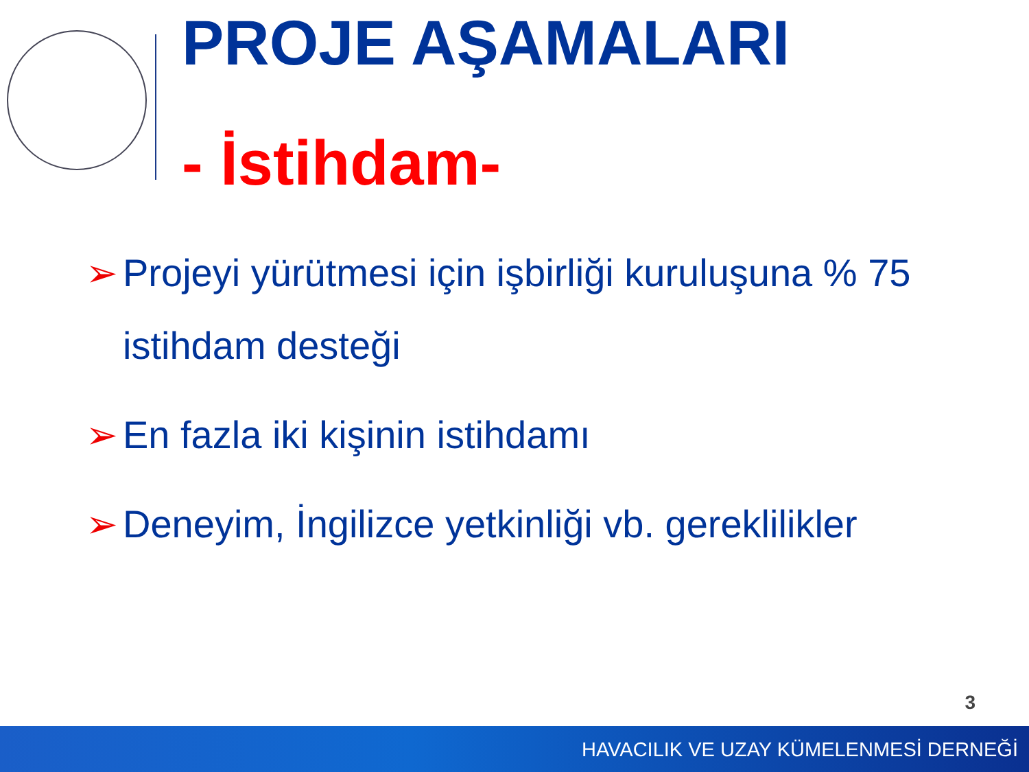PROJE AŞAMALARI
- İstihdam-
➢ Projeyi yürütmesi için işbirliği kuruluşuna % 75 istihdam desteği
➢ En fazla iki kişinin istihdamı
➢ Deneyim, İngilizce yetkinliği vb. gereklilikler
3
HAVACILIK VE UZAY KÜMELENMESİ DERNEĞİ